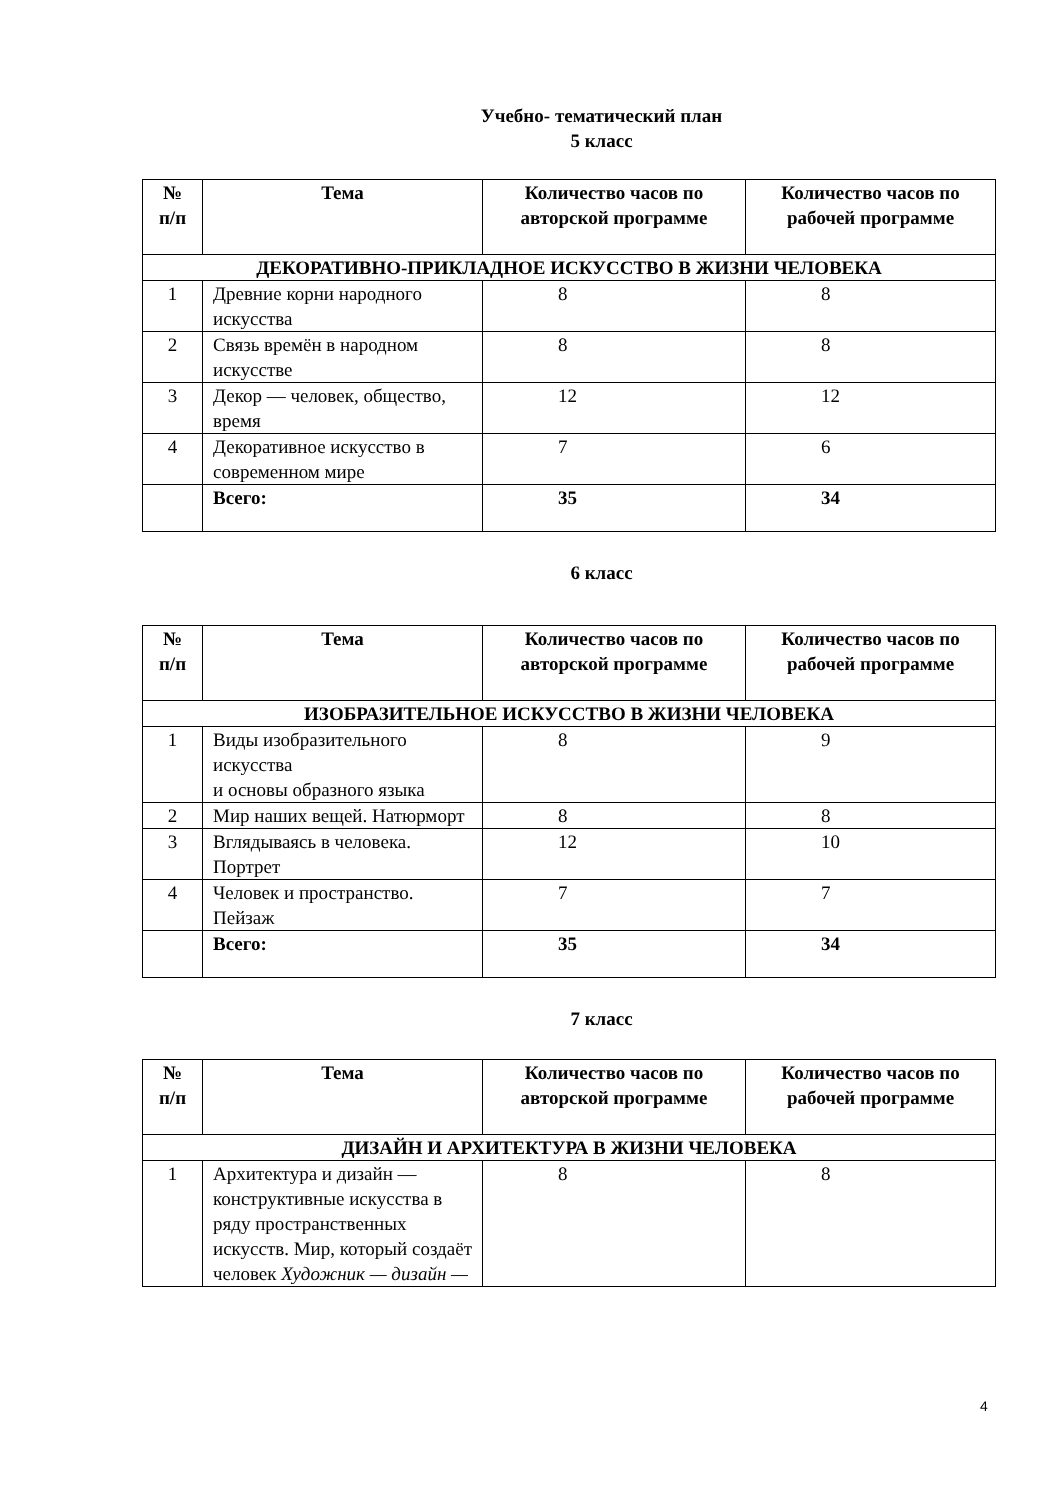Учебно- тематический план
5 класс
| № п/п | Тема | Количество часов по авторской программе | Количество часов по рабочей программе |
| --- | --- | --- | --- |
| ДЕКОРАТИВНО-ПРИКЛАДНОЕ ИСКУССТВО В ЖИЗНИ ЧЕЛОВЕКА | | | |
| 1 | Древние корни народного искусства | 8 | 8 |
| 2 | Связь времён в народном искусстве | 8 | 8 |
| 3 | Декор — человек, общество, время | 12 | 12 |
| 4 | Декоративное искусство в современном мире | 7 | 6 |
| | Всего: | 35 | 34 |
6 класс
| № п/п | Тема | Количество часов по авторской программе | Количество часов по рабочей программе |
| --- | --- | --- | --- |
| ИЗОБРАЗИТЕЛЬНОЕ ИСКУССТВО В ЖИЗНИ ЧЕЛОВЕКА | | | |
| 1 | Виды изобразительного искусства и основы образного языка | 8 | 9 |
| 2 | Мир наших вещей. Натюрморт | 8 | 8 |
| 3 | Вглядываясь в человека. Портрет | 12 | 10 |
| 4 | Человек и пространство. Пейзаж | 7 | 7 |
| | Всего: | 35 | 34 |
7 класс
| № п/п | Тема | Количество часов по авторской программе | Количество часов по рабочей программе |
| --- | --- | --- | --- |
| ДИЗАЙН И АРХИТЕКТУРА В ЖИЗНИ ЧЕЛОВЕКА | | | |
| 1 | Архитектура и дизайн — конструктивные искусства в ряду пространственных искусств. Мир, который создаёт человек Художник — дизайн — | 8 | 8 |
4